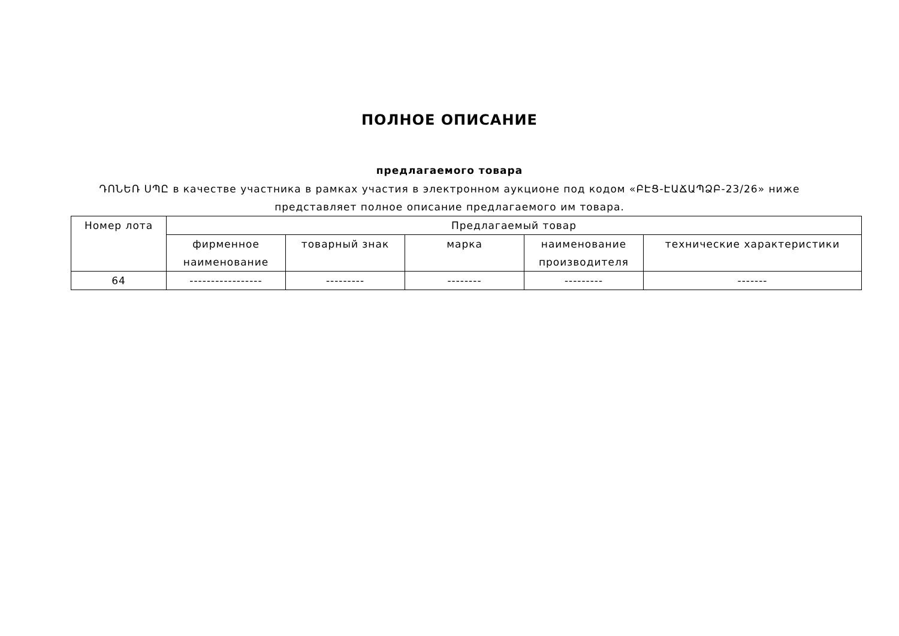ПОЛНОЕ ОПИСАНИЕ
предлагаемого товара
ԴՈՆԵՌ ՍՊԸ в качестве участника в рамках участия в электронном аукционе под кодом «ԲԷՑ-ԷԱՃԱՊՁԲ-23/26» ниже представляет полное описание предлагаемого им товара.
| Номер лота | Предлагаемый товар | | | | |
| --- | --- | --- | --- | --- | --- |
| | фирменное наименование | товарный знак | марка | наименование производителя | технические характеристики |
| 64 | ----------------- | --------- | -------- | --------- | ------- |